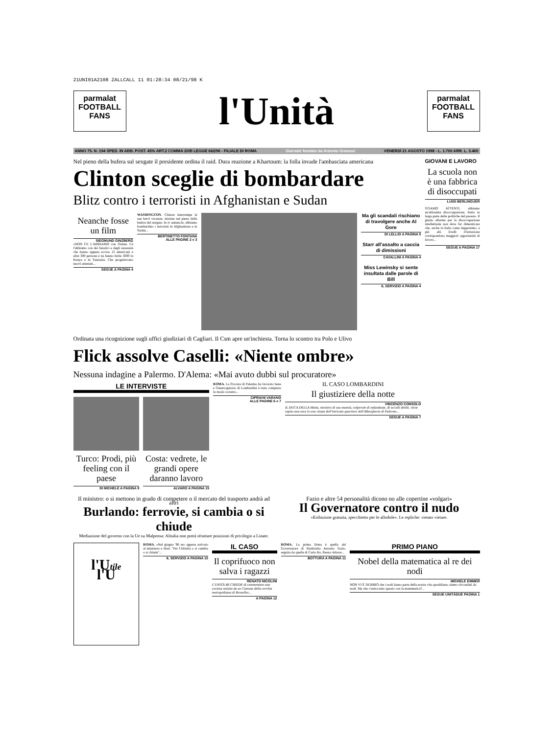21UNI01A2108 ZALLCALL 11 01:28:34 08/21/98 K
parmalat
FOOTBALL FANS
l'Unità
parmalat
FOOTBALL FANS
ANNO 75. N. 194 SPED. IN ABB. POST. 45% ART.2 COMMA 20/B LEGGE 662/96 - FILIALE DI ROMA Giornale fondato da Antonio Gramsci VENERDÌ 21 AGOSTO 1998 - L. 1.700 ARR. L. 3.400
Nel pieno della bufera sul sexgate il presidente ordina il raid. Dura reazione a Khartoum: la folla invade l'ambasciata americana
Clinton sceglie di bombardare
Blitz contro i terroristi in Afghanistan e Sudan
Neanche fosse un film
SIEGMUND GINZBERG
«NON CE L'ABBIAMO con l'Islam. Ce l'abbiamo con dei fanatici e degli assassini che hanno appena ucciso 12 americani e altre 300 persone e ne hanno ferite 5000 in Kenya e in Tanzania. Che progettavano nuovi attentati...
SEGUE A PAGINA 4
WASHINGTON. Clinton interrompe le sue brevi vacanze, iniziate nel pieno della bufera del sexgate. In tv annuncia: abbiamo bombardato i terroristi in Afghanistan e in Sudan...
BERTINETTO FONTANA
ALLE PAGINE 2 e 3
Ma gli scandali rischiano di travolgere anche Al Gore
DI LELLIO A PAGINA 5
Starr all'assalto a caccia di dimissioni
CAVALLINI A PAGINA 4
Miss Lewinsky si sente insultata dalle parole di Bill
IL SERVIZIO A PAGINA 4
Ordinata una ricognizione sugli uffici giudiziari di Cagliari. Il Csm apre un'inchiesta. Torna lo scontro tra Polo e Ulivo
Flick assolve Caselli: «Niente ombre»
Nessuna indagine a Palermo. D'Alema: «Mai avuto dubbi sul procuratore»
LE INTERVISTE
Turco: Prodi, più feeling con il paese
DI MICHELE A PAGINA 9
Costa: vedrete, le grandi opere daranno lavoro
ALVARO A PAGINA 15
ROMA. La Procura di Palermo ha lavorato bene e l'interrogatorio di Lombardini è stato compiuto in modo corretto...
CIPRIANI VARANO
ALLE PAGINE 6 e 7
IL CASO LOMBARDINI
Il giustiziere della notte
VINCENZO CONSOLO
IL DUCA DELLA Motta, ministro di sua maestà, colpevole di nefandezze, di occulti delitti, viene rapito una sera in una viuzza dell'intricato quartiere dell'Albergheria di Palermo...
SEGUE A PAGINA 7
GIOVANI E LAVORO
La scuola non è una fabbrica di disoccupati
LUIGI BERLINGUER
STIAMO ATTENTI, abbiamo un'altissima disoccupazione, frutto in larga parte delle politiche del passato. Il giusto allarme per la disoccupazione intellettuale non deve far dimenticare che, anche in Italia come dappertutto, a più alti livelli d'istruzione corrispondono maggiori opportunità di lavoro...
SEGUE A PAGINA 17
Il ministro: o si mettono in grado di competere o il mercato del trasporto andrà ad altri
Burlando: ferrovie, si cambia o si chiude
Mediazione del governo con la Ue su Malpensa: Alitalia non potrà sfruttare posizioni di privilegio a Linate.
Fazio e altre 54 personalità dicono no alle copertine «volgari»
Il Governatore contro il nudo
«Esibizione gratuita, specchietto per le allodole». Le repliche: vietato vietare.
l'Utile
l'U
ROMA. «Nel giugno '96 ero appena arrivato al ministero e dissi: "Per l'Alitalia o si cambia o si chiude"...
IL SERVIZIO A PAGINA 15
IL CASO
Il coprifuoco non salva i ragazzi
RENATO NICOLINI
L'UNITÀ MI CHIEDE di commentare una curiosa notizia da un Comune della cerchia metropolitana di Bruxelles...
A PAGINA 12
ROMA. La prima firma è quella del Governatore di Bankitalia Antonio Fazio, seguita da quelle di Carlo Bo, Renzo Arbore...
BOTTURA A PAGINA 11
PRIMO PIANO
Nobel della matematica al re dei nodi
MICHELE EMMER
NON VI È DUBBIO che i nodi fanno parte della nostra vita quotidiana; siamo circondati da nodi. Ma che c'entra tutto questo con la matematica?...
SEGUE UNITÀDUE PAGINA 1